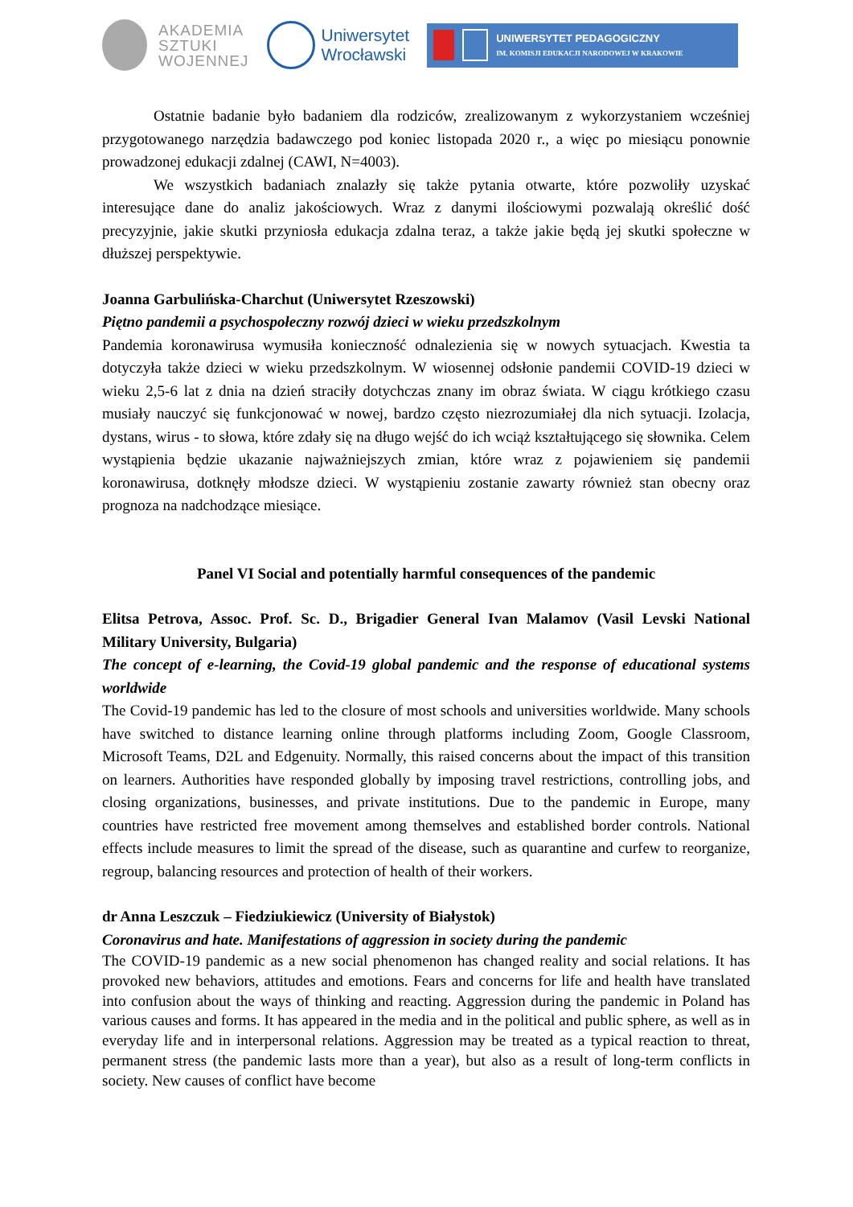AKADEMIA
SZTUKI
WOJENNEJ
Uniwersytet
Wrocławski
UNIWERSYTET PEDAGOGICZNY
IM. KOMISJI EDUKACJI NARODOWEJ W KRAKOWIE
Ostatnie badanie było badaniem dla rodziców, zrealizowanym z wykorzystaniem wcześniej przygotowanego narzędzia badawczego pod koniec listopada 2020 r., a więc po miesiącu ponownie prowadzonej edukacji zdalnej (CAWI, N=4003).
We wszystkich badaniach znalazły się także pytania otwarte, które pozwoliły uzyskać interesujące dane do analiz jakościowych. Wraz z danymi ilościowymi pozwalają określić dość precyzyjnie, jakie skutki przyniosła edukacja zdalna teraz, a także jakie będą jej skutki społeczne w dłuższej perspektywie.
Joanna Garbulińska-Charchut (Uniwersytet Rzeszowski)
Piętno pandemii a psychospołeczny rozwój dzieci w wieku przedszkolnym
Pandemia koronawirusa wymusiła konieczność odnalezienia się w nowych sytuacjach. Kwestia ta dotyczyła także dzieci w wieku przedszkolnym. W wiosennej odsłonie pandemii COVID-19 dzieci w wieku 2,5-6 lat z dnia na dzień straciły dotychczas znany im obraz świata. W ciągu krótkiego czasu musiały nauczyć się funkcjonować w nowej, bardzo często niezrozumiałej dla nich sytuacji. Izolacja, dystans, wirus - to słowa, które zdały się na długo wejść do ich wciąż kształtującego się słownika. Celem wystąpienia będzie ukazanie najważniejszych zmian, które wraz z pojawieniem się pandemii koronawirusa, dotknęły młodsze dzieci. W wystąpieniu zostanie zawarty również stan obecny oraz prognoza na nadchodzące miesiące.
Panel VI Social and potentially harmful consequences of the pandemic
Elitsa Petrova, Assoc. Prof. Sc. D., Brigadier General Ivan Malamov (Vasil Levski National Military University, Bulgaria)
The concept of e-learning, the Covid-19 global pandemic and the response of educational systems worldwide
The Covid-19 pandemic has led to the closure of most schools and universities worldwide. Many schools have switched to distance learning online through platforms including Zoom, Google Classroom, Microsoft Teams, D2L and Edgenuity. Normally, this raised concerns about the impact of this transition on learners. Authorities have responded globally by imposing travel restrictions, controlling jobs, and closing organizations, businesses, and private institutions. Due to the pandemic in Europe, many countries have restricted free movement among themselves and established border controls. National effects include measures to limit the spread of the disease, such as quarantine and curfew to reorganize, regroup, balancing resources and protection of health of their workers.
dr Anna Leszczuk – Fiedziukiewicz (University of Białystok)
Coronavirus and hate. Manifestations of aggression in society during the pandemic
The COVID-19 pandemic as a new social phenomenon has changed reality and social relations. It has provoked new behaviors, attitudes and emotions. Fears and concerns for life and health have translated into confusion about the ways of thinking and reacting. Aggression during the pandemic in Poland has various causes and forms. It has appeared in the media and in the political and public sphere, as well as in everyday life and in interpersonal relations. Aggression may be treated as a typical reaction to threat, permanent stress (the pandemic lasts more than a year), but also as a result of long-term conflicts in society. New causes of conflict have become